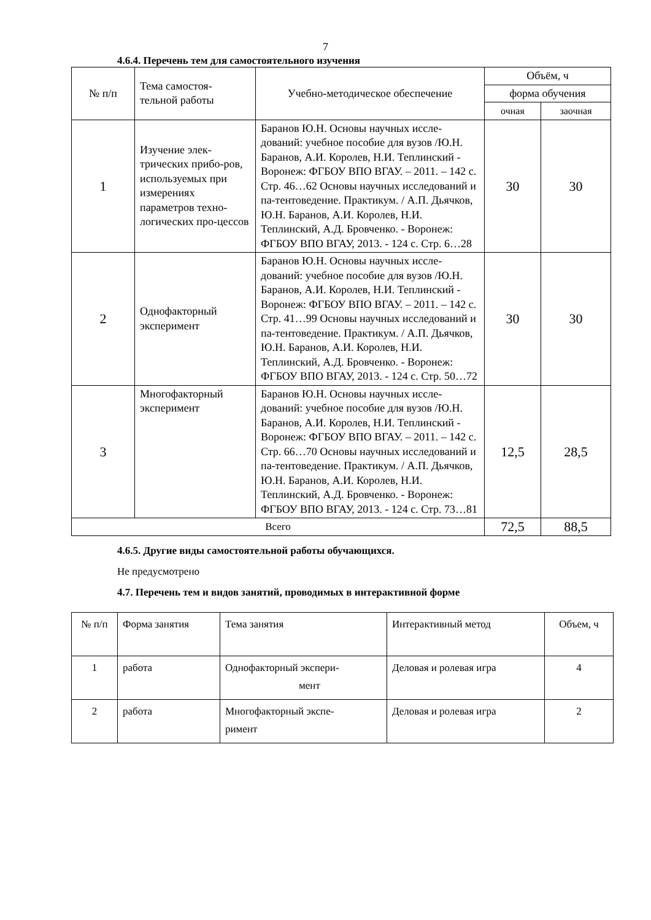7
4.6.4. Перечень тем для самостоятельного изучения
| № п/п | Тема самостоя- тельной работы | Учебно-методическое обеспечение | Объём, ч | |
| --- | --- | --- | --- | --- |
| | | | форма обучения | |
| | | | очная | заочная |
| 1 | Изучение элек-трических прибо-ров, используемых при измерениях параметров техно-логических про-цессов | Баранов Ю.Н. Основы научных иссле-дований: учебное пособие для вузов /Ю.Н. Баранов, А.И. Королев, Н.И. Теплинский - Воронеж: ФГБОУ ВПО ВГАУ. – 2011. – 142 с. Стр. 46…62 Основы научных исследований и па-тентоведение. Практикум. / А.П. Дьячков, Ю.Н. Баранов, А.И. Королев, Н.И. Теплинский, А.Д. Бровченко. - Воронеж: ФГБОУ ВПО ВГАУ, 2013. - 124 с. Стр. 6…28 | 30 | 30 |
| 2 | Однофакторный эксперимент | Баранов Ю.Н. Основы научных иссле-дований: учебное пособие для вузов /Ю.Н. Баранов, А.И. Королев, Н.И. Теплинский - Воронеж: ФГБОУ ВПО ВГАУ. – 2011. – 142 с. Стр. 41…99 Основы научных исследований и па-тентоведение. Практикум. / А.П. Дьячков, Ю.Н. Баранов, А.И. Королев, Н.И. Теплинский, А.Д. Бровченко. - Воронеж: ФГБОУ ВПО ВГАУ, 2013. - 124 с. Стр. 50…72 | 30 | 30 |
| 3 | Многофакторный эксперимент | Баранов Ю.Н. Основы научных иссле-дований: учебное пособие для вузов /Ю.Н. Баранов, А.И. Королев, Н.И. Теплинский - Воронеж: ФГБОУ ВПО ВГАУ. – 2011. – 142 с. Стр. 66…70 Основы научных исследований и па-тентоведение. Практикум. / А.П. Дьячков, Ю.Н. Баранов, А.И. Королев, Н.И. Теплинский, А.Д. Бровченко. - Воронеж: ФГБОУ ВПО ВГАУ, 2013. - 124 с. Стр. 73…81 | 12,5 | 28,5 |
| Всего | | | 72,5 | 88,5 |
4.6.5. Другие виды самостоятельной работы обучающихся.
Не предусмотрено
4.7. Перечень тем и видов занятий, проводимых в интерактивной форме
| № п/п | Форма занятия | Тема занятия | Интерактивный метод | Объем, ч |
| 1 | работа | Однофакторный экспери- мент | Деловая и ролевая игра | 4 |
| 2 | работа | Многофакторный экспе- римент | Деловая и ролевая игра | 2 |